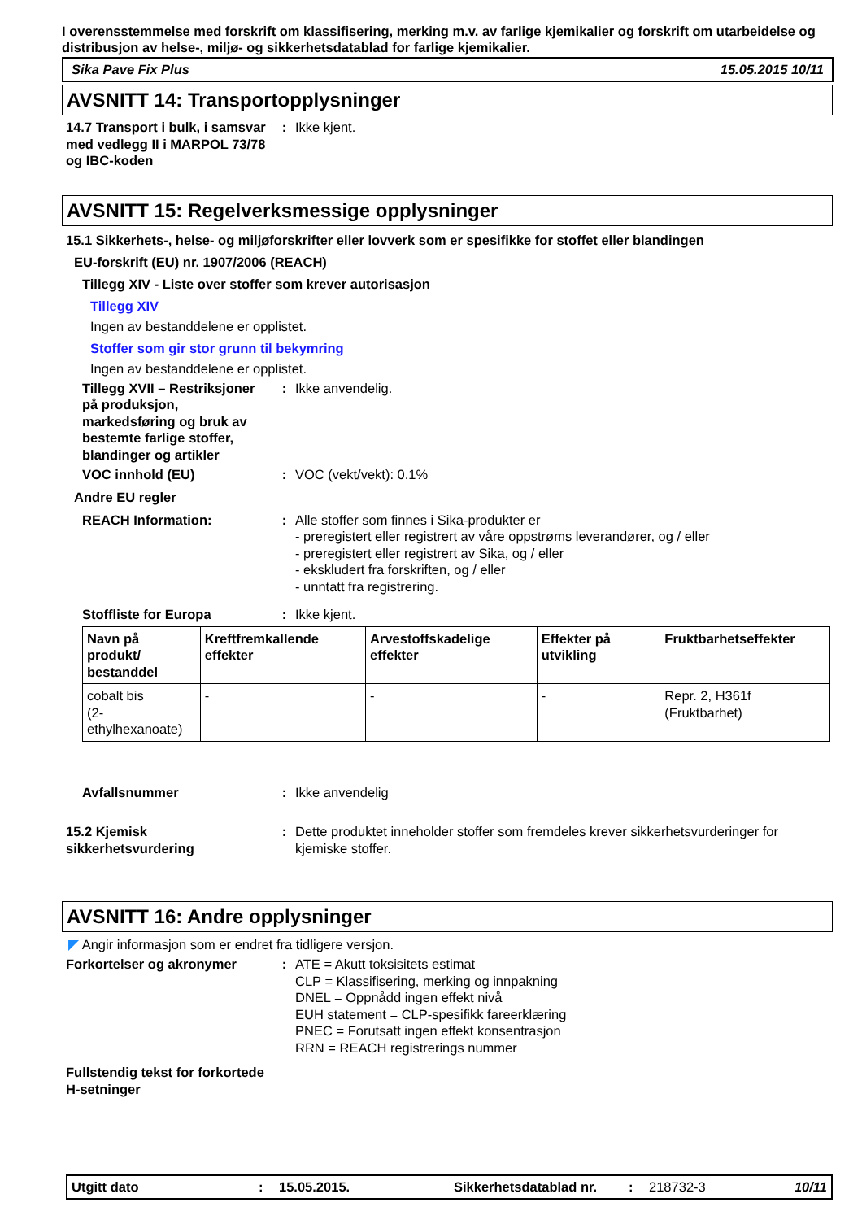I overensstemmelse med forskrift om klassifisering, merking m.v. av farlige kjemikalier og forskrift om utarbeidelse og distribusjon av helse-, miljø- og sikkerhetsdatablad for farlige kjemikalier.
Sika Pave Fix Plus 15.05.2015 10/11
AVSNITT 14: Transportopplysninger
14.7 Transport i bulk, i samsvar med vedlegg II i MARPOL 73/78 og IBC-koden
: Ikke kjent.
AVSNITT 15: Regelverksmessige opplysninger
15.1 Sikkerhets-, helse- og miljøforskrifter eller lovverk som er spesifikke for stoffet eller blandingen
EU-forskrift (EU) nr. 1907/2006 (REACH)
Tillegg XIV - Liste over stoffer som krever autorisasjon
Tillegg XIV
Ingen av bestanddelene er opplistet.
Stoffer som gir stor grunn til bekymring
Ingen av bestanddelene er opplistet.
Tillegg XVII – Restriksjoner på produksjon, markedsføring og bruk av bestemte farlige stoffer, blandinger og artikler
: Ikke anvendelig.
VOC innhold (EU) : VOC (vekt/vekt): 0.1%
Andre EU regler
REACH Information: : Alle stoffer som finnes i Sika-produkter er
- preregistert eller registrert av våre oppstrøms leverandører, og / eller
- preregistert eller registrert av Sika, og / eller
- ekskludert fra forskriften, og / eller
- unntatt fra registrering.
Stoffliste for Europa : Ikke kjent.
| Navn på produkt/ bestanddel | Kreftfremkallende effekter | Arvestoffskadelige effekter | Effekter på utvikling | Fruktbarhetseffekter |
| --- | --- | --- | --- | --- |
| cobalt bis (2-ethylhexanoate) | - | - | - | Repr. 2, H361f (Fruktbarhet) |
Avfallsnummer : Ikke anvendelig
15.2 Kjemisk sikkerhetsvurdering
: Dette produktet inneholder stoffer som fremdeles krever sikkerhetsvurderinger for kjemiske stoffer.
AVSNITT 16: Andre opplysninger
◤ Angir informasjon som er endret fra tidligere versjon.
Forkortelser og akronymer : ATE = Akutt toksisitets estimat
CLP = Klassifisering, merking og innpakning
DNEL = Oppnådd ingen effekt nivå
EUH statement = CLP-spesifikk fareerklæring
PNEC = Forutsatt ingen effekt konsentrasjon
RRN = REACH registrerings nummer
Fullstendig tekst for forkortede H-setninger
Utgitt dato: 15.05.2015. Sikkerhetsdatablad nr.: 218732-3 10/11